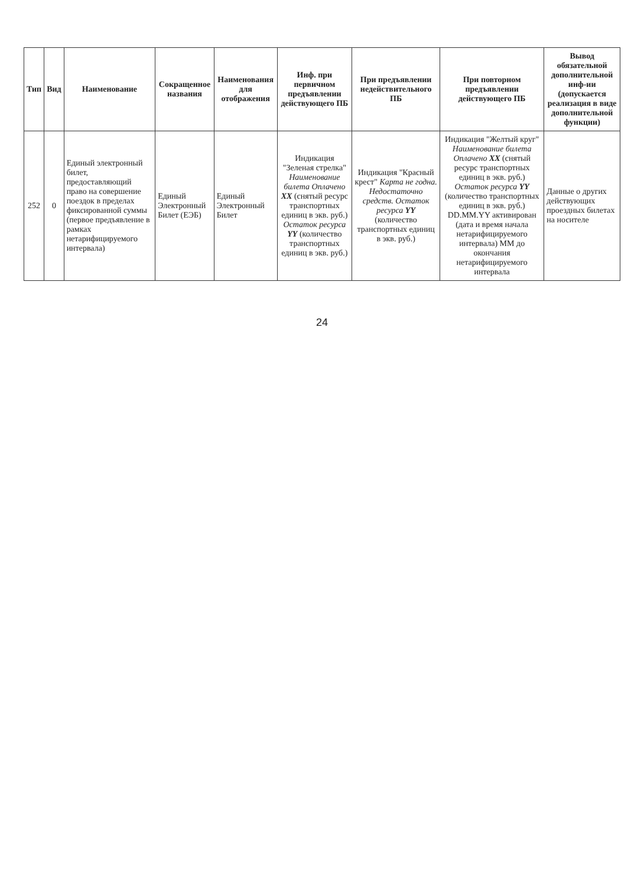| Тип | Вид | Наименование | Сокращенное названия | Наименования для отображения | Инф. при первичном предъявлении действующего ПБ | При предъявлении недействительного ПБ | При повторном предъявлении действующего ПБ | Вывод обязательной дополнительной инф-ии (допускается реализация в виде дополнительной функции) |
| --- | --- | --- | --- | --- | --- | --- | --- | --- |
| 252 | 0 | Единый электронный билет, предоставляющий право на совершение поездок в пределах фиксированной суммы (первое предъявление в рамках нетарифицируемого интервала) | Единый Электронный Билет (ЕЭБ) | Единый Электронный Билет | Индикация "Зеленая стрелка" Наименование билета Оплачено XX (снятый ресурс транспортных единиц в экв. руб.) Остаток ресурса YY (количество транспортных единиц в экв. руб.) | Индикация "Красный крест" Карта не годна. Недостаточно средств. Остаток ресурса YY (количество транспортных единиц в экв. руб.) | Индикация "Желтый круг" Наименование билета Оплачено XX (снятый ресурс транспортных единиц в экв. руб.) Остаток ресурса YY (количество транспортных единиц в экв. руб.) DD.MM.YY активирован (дата и время начала нетарифицируемого интервала) MM до окончания нетарифицируемого интервала | Данные о других действующих проездных билетах на носителе |
24